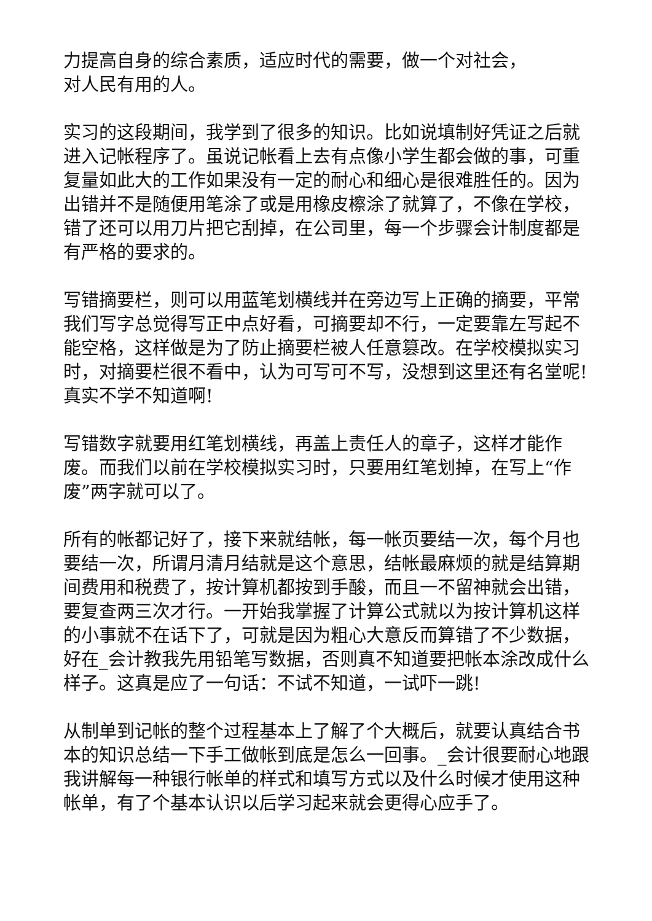力提高自身的综合素质，适应时代的需要，做一个对社会，
对人民有用的人。
实习的这段期间，我学到了很多的知识。比如说填制好凭证之后就进入记帐程序了。虽说记帐看上去有点像小学生都会做的事，可重复量如此大的工作如果没有一定的耐心和细心是很难胜任的。因为出错并不是随便用笔涂了或是用橡皮檫涂了就算了，不像在学校，错了还可以用刀片把它刮掉，在公司里，每一个步骤会计制度都是有严格的要求的。
写错摘要栏，则可以用蓝笔划横线并在旁边写上正确的摘要，平常我们写字总觉得写正中点好看，可摘要却不行，一定要靠左写起不能空格，这样做是为了防止摘要栏被人任意篡改。在学校模拟实习时，对摘要栏很不看中，认为可写可不写，没想到这里还有名堂呢!真实不学不知道啊!
写错数字就要用红笔划横线，再盖上责任人的章子，这样才能作废。而我们以前在学校模拟实习时，只要用红笔划掉，在写上“作废”两字就可以了。
所有的帐都记好了，接下来就结帐，每一帐页要结一次，每个月也要结一次，所谓月清月结就是这个意思，结帐最麻烦的就是结算期间费用和税费了，按计算机都按到手酸，而且一不留神就会出错，要复查两三次才行。一开始我掌握了计算公式就以为按计算机这样的小事就不在话下了，可就是因为粗心大意反而算错了不少数据，好在_会计教我先用铅笔写数据，否则真不知道要把帐本涂改成什么样子。这真是应了一句话：不试不知道，一试吓一跳!
从制单到记帐的整个过程基本上了解了个大概后，就要认真结合书本的知识总结一下手工做帐到底是怎么一回事。_会计很要耐心地跟我讲解每一种银行帐单的样式和填写方式以及什么时候才使用这种帐单，有了个基本认识以后学习起来就会更得心应手了。